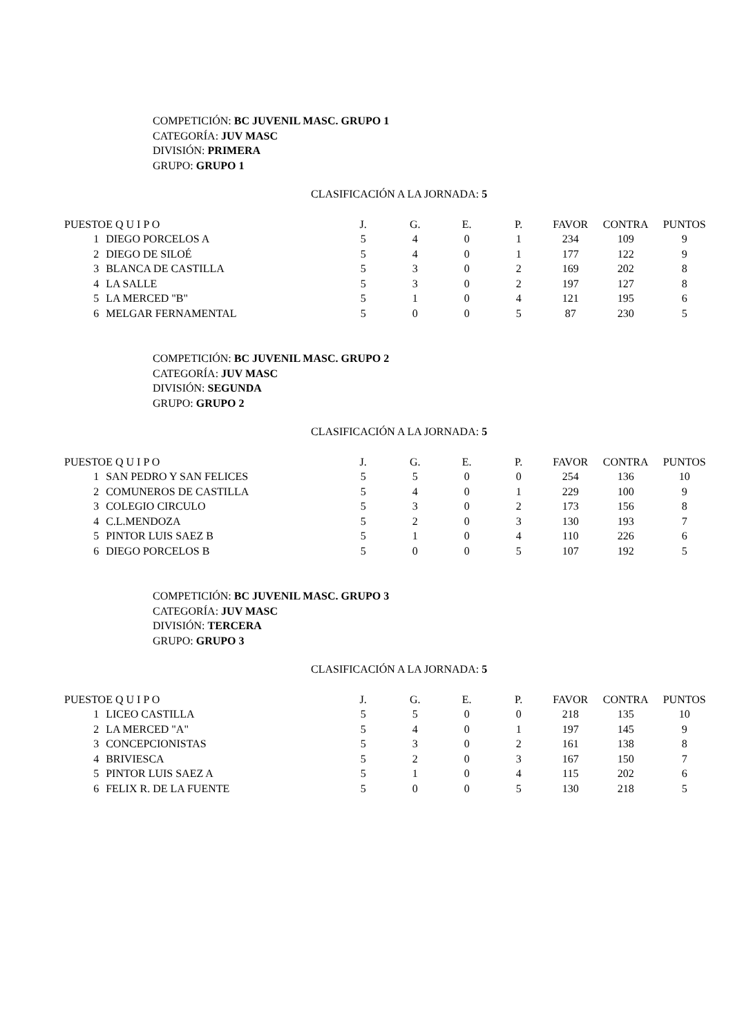COMPETICIÓN: BC JUVENIL MASC. GRUPO 1
CATEGORÍA: JUV MASC
DIVISIÓN: PRIMERA
GRUPO: GRUPO 1
CLASIFICACIÓN A LA JORNADA: 5
| PUESTO | E Q U I P O | J. | G. | E. | P. | FAVOR | CONTRA | PUNTOS |
| --- | --- | --- | --- | --- | --- | --- | --- | --- |
| 1 | DIEGO PORCELOS A | 5 | 4 | 0 | 1 | 234 | 109 | 9 |
| 2 | DIEGO DE SILOÉ | 5 | 4 | 0 | 1 | 177 | 122 | 9 |
| 3 | BLANCA DE CASTILLA | 5 | 3 | 0 | 2 | 169 | 202 | 8 |
| 4 | LA SALLE | 5 | 3 | 0 | 2 | 197 | 127 | 8 |
| 5 | LA MERCED "B" | 5 | 1 | 0 | 4 | 121 | 195 | 6 |
| 6 | MELGAR FERNAMENTAL | 5 | 0 | 0 | 5 | 87 | 230 | 5 |
COMPETICIÓN: BC JUVENIL MASC. GRUPO 2
CATEGORÍA: JUV MASC
DIVISIÓN: SEGUNDA
GRUPO: GRUPO 2
CLASIFICACIÓN A LA JORNADA: 5
| PUESTO | E Q U I P O | J. | G. | E. | P. | FAVOR | CONTRA | PUNTOS |
| --- | --- | --- | --- | --- | --- | --- | --- | --- |
| 1 | SAN PEDRO Y SAN FELICES | 5 | 5 | 0 | 0 | 254 | 136 | 10 |
| 2 | COMUNEROS DE CASTILLA | 5 | 4 | 0 | 1 | 229 | 100 | 9 |
| 3 | COLEGIO CIRCULO | 5 | 3 | 0 | 2 | 173 | 156 | 8 |
| 4 | C.L.MENDOZA | 5 | 2 | 0 | 3 | 130 | 193 | 7 |
| 5 | PINTOR LUIS SAEZ B | 5 | 1 | 0 | 4 | 110 | 226 | 6 |
| 6 | DIEGO PORCELOS B | 5 | 0 | 0 | 5 | 107 | 192 | 5 |
COMPETICIÓN: BC JUVENIL MASC. GRUPO 3
CATEGORÍA: JUV MASC
DIVISIÓN: TERCERA
GRUPO: GRUPO 3
CLASIFICACIÓN A LA JORNADA: 5
| PUESTO | E Q U I P O | J. | G. | E. | P. | FAVOR | CONTRA | PUNTOS |
| --- | --- | --- | --- | --- | --- | --- | --- | --- |
| 1 | LICEO CASTILLA | 5 | 5 | 0 | 0 | 218 | 135 | 10 |
| 2 | LA MERCED "A" | 5 | 4 | 0 | 1 | 197 | 145 | 9 |
| 3 | CONCEPCIONISTAS | 5 | 3 | 0 | 2 | 161 | 138 | 8 |
| 4 | BRIVIESCA | 5 | 2 | 0 | 3 | 167 | 150 | 7 |
| 5 | PINTOR LUIS SAEZ A | 5 | 1 | 0 | 4 | 115 | 202 | 6 |
| 6 | FELIX R. DE LA FUENTE | 5 | 0 | 0 | 5 | 130 | 218 | 5 |